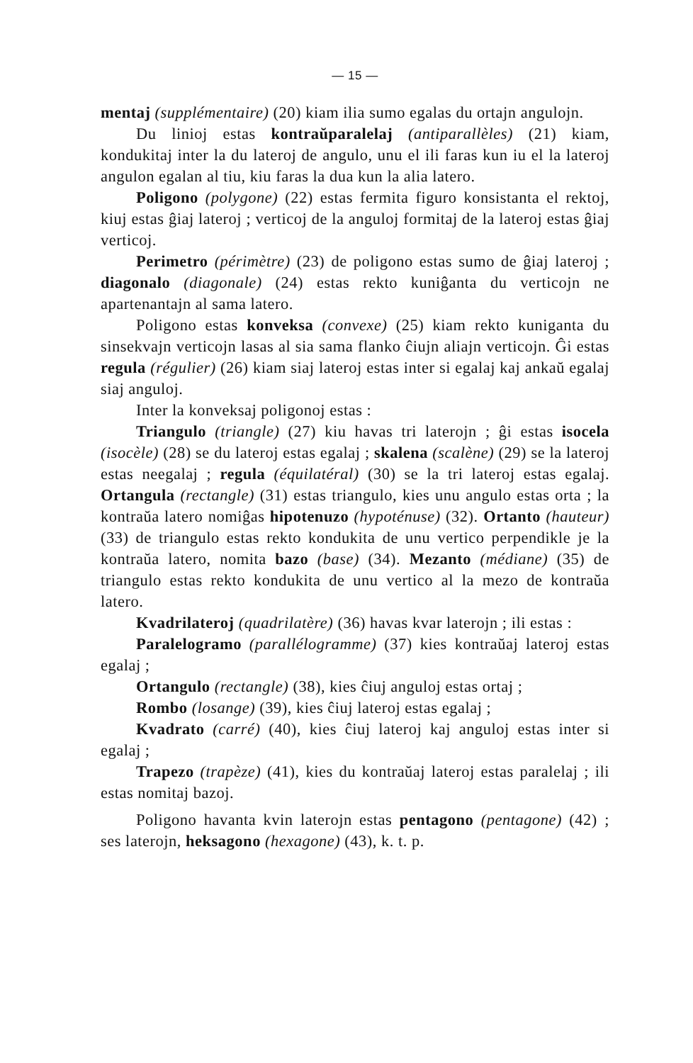— 15 —
mentaj (supplémentaire) (20) kiam ilia sumo egalas du ortajn angulojn.
Du linioj estas kontraŭparalelaj (antiparallèles) (21) kiam, kondukitaj inter la du lateroj de angulo, unu el ili faras kun iu el la lateroj angulon egalan al tiu, kiu faras la dua kun la alia latero.
Poligono (polygone) (22) estas fermita figuro konsistanta el rektoj, kiuj estas ĝiaj lateroj ; verticoj de la anguloj formitaj de la lateroj estas ĝiaj verticoj.
Perimetro (périmètre) (23) de poligono estas sumo de ĝiaj lateroj ; diagonalo (diagonale) (24) estas rekto kuniĝanta du verticojn ne apartenantajn al sama latero.
Poligono estas konveksa (convexe) (25) kiam rekto kuniganta du sinsekvajn verticojn lasas al sia sama flanko ĉiujn aliajn verticojn. Ĝi estas regula (régulier) (26) kiam siaj lateroj estas inter si egalaj kaj ankaŭ egalaj siaj anguloj.
Inter la konveksaj poligonoj estas :
Triangulo (triangle) (27) kiu havas tri laterojn ; ĝi estas isocela (isocèle) (28) se du lateroj estas egalaj ; skalena (scalène) (29) se la lateroj estas neegalaj ; regula (équilatéral) (30) se la tri lateroj estas egalaj. Ortangula (rectangle) (31) estas triangulo, kies unu angulo estas orta ; la kontraŭa latero nomiĝas hipotenuzo (hypoténuse) (32). Ortanto (hauteur) (33) de triangulo estas rekto kondukita de unu vertico perpendikle je la kontraŭa latero, nomita bazo (base) (34). Mezanto (médiane) (35) de triangulo estas rekto kondukita de unu vertico al la mezo de kontraŭa latero.
Kvadrilateroj (quadrilatère) (36) havas kvar laterojn ; ili estas :
Paralelogramo (parallélogramme) (37) kies kontraŭaj lateroj estas egalaj ;
Ortangulo (rectangle) (38), kies ĉiuj anguloj estas ortaj ;
Rombo (losange) (39), kies ĉiuj lateroj estas egalaj ;
Kvadrato (carré) (40), kies ĉiuj lateroj kaj anguloj estas inter si egalaj ;
Trapezo (trapèze) (41), kies du kontraŭaj lateroj estas paralelaj ; ili estas nomitaj bazoj.
Poligono havanta kvin laterojn estas pentagono (pentagone) (42) ; ses laterojn, heksagono (hexagone) (43), k. t. p.